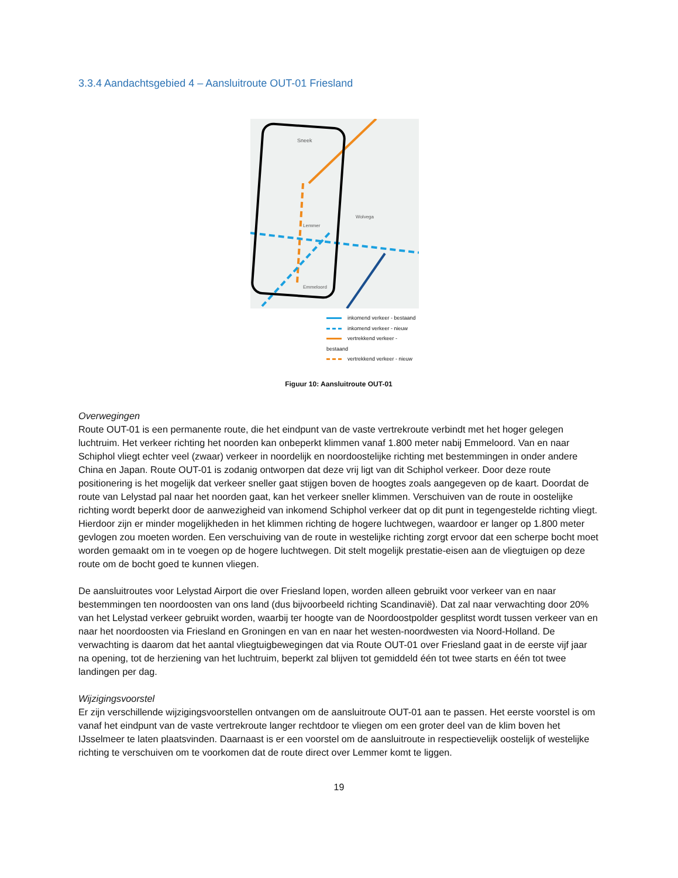3.3.4 Aandachtsgebied 4 – Aansluitroute OUT-01 Friesland
Sneek
Lemmer
Wolvega
Emmeloord
inkomend verkeer - bestaand
inkomend verkeer - nieuw
vertrekkend verkeer - bestaand
vertrekkend verkeer - nieuw
Figuur 10: Aansluitroute OUT-01
Overwegingen
Route OUT-01 is een permanente route, die het eindpunt van de vaste vertrekroute verbindt met het hoger gelegen luchtruim. Het verkeer richting het noorden kan onbeperkt klimmen vanaf 1.800 meter nabij Emmeloord. Van en naar Schiphol vliegt echter veel (zwaar) verkeer in noordelijk en noordoostelijke richting met bestemmingen in onder andere China en Japan. Route OUT-01 is zodanig ontworpen dat deze vrij ligt van dit Schiphol verkeer. Door deze route positionering is het mogelijk dat verkeer sneller gaat stijgen boven de hoogtes zoals aangegeven op de kaart. Doordat de route van Lelystad pal naar het noorden gaat, kan het verkeer sneller klimmen. Verschuiven van de route in oostelijke richting wordt beperkt door de aanwezigheid van inkomend Schiphol verkeer dat op dit punt in tegengestelde richting vliegt. Hierdoor zijn er minder mogelijkheden in het klimmen richting de hogere luchtwegen, waardoor er langer op 1.800 meter gevlogen zou moeten worden. Een verschuiving van de route in westelijke richting zorgt ervoor dat een scherpe bocht moet worden gemaakt om in te voegen op de hogere luchtwegen. Dit stelt mogelijk prestatie-eisen aan de vliegtuigen op deze route om de bocht goed te kunnen vliegen.
De aansluitroutes voor Lelystad Airport die over Friesland lopen, worden alleen gebruikt voor verkeer van en naar bestemmingen ten noordoosten van ons land (dus bijvoorbeeld richting Scandinavië). Dat zal naar verwachting door 20% van het Lelystad verkeer gebruikt worden, waarbij ter hoogte van de Noordoostpolder gesplitst wordt tussen verkeer van en naar het noordoosten via Friesland en Groningen en van en naar het westen-noordwesten via Noord-Holland. De verwachting is daarom dat het aantal vliegtuigbewegingen dat via Route OUT-01 over Friesland gaat in de eerste vijf jaar na opening, tot de herziening van het luchtruim, beperkt zal blijven tot gemiddeld één tot twee starts en één tot twee landingen per dag.
Wijzigingsvoorstel
Er zijn verschillende wijzigingsvoorstellen ontvangen om de aansluitroute OUT-01 aan te passen. Het eerste voorstel is om vanaf het eindpunt van de vaste vertrekroute langer rechtdoor te vliegen om een groter deel van de klim boven het IJsselmeer te laten plaatsvinden. Daarnaast is er een voorstel om de aansluitroute in respectievelijk oostelijk of westelijke richting te verschuiven om te voorkomen dat de route direct over Lemmer komt te liggen.
19